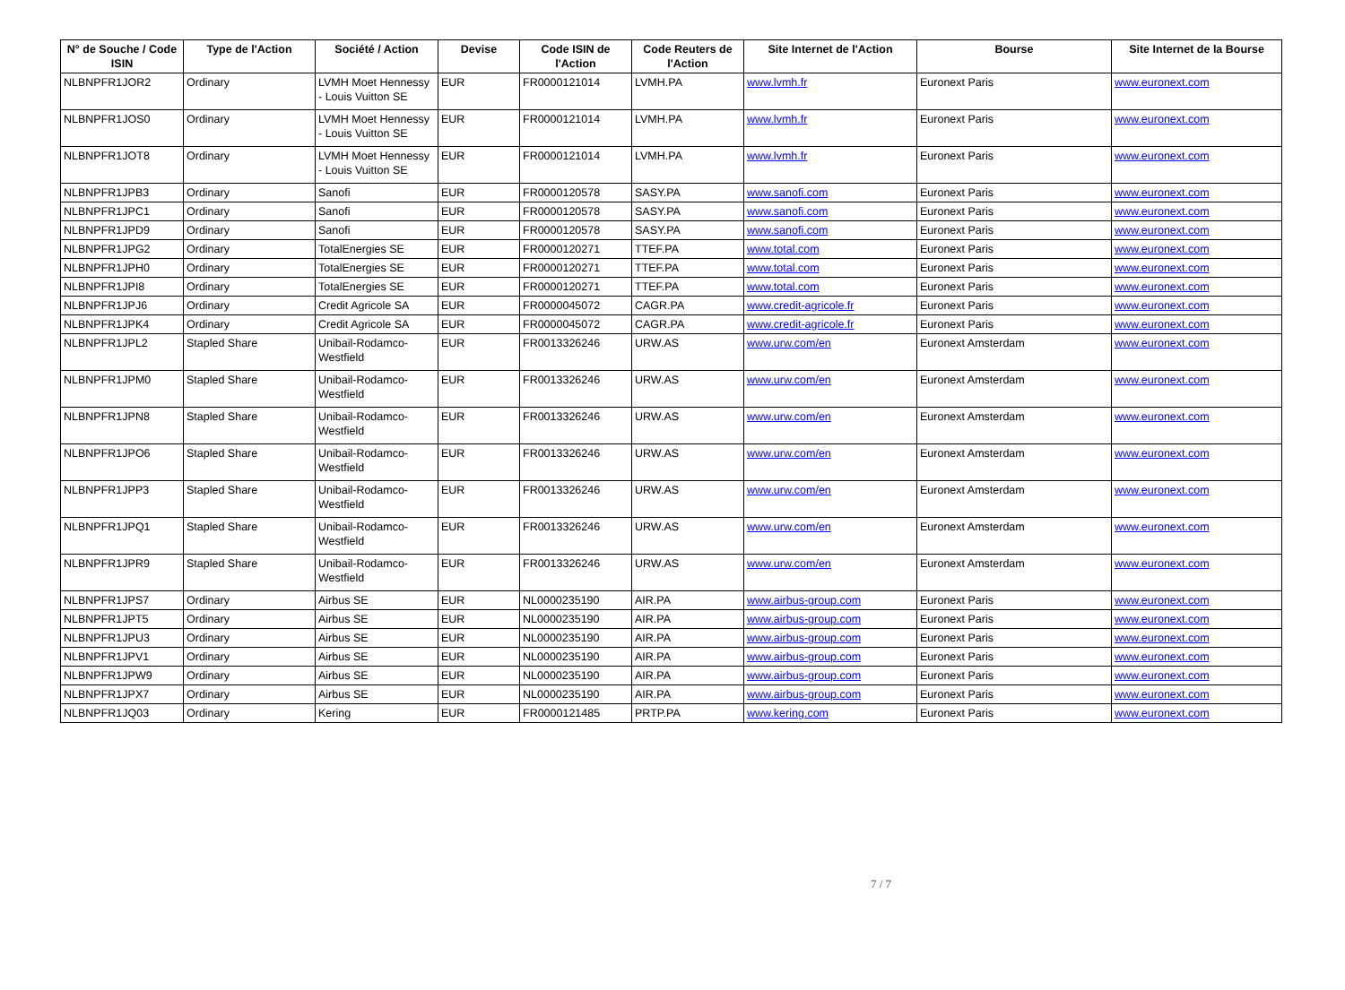| N° de Souche / Code ISIN | Type de l'Action | Société / Action | Devise | Code ISIN de l'Action | Code Reuters de l'Action | Site Internet de l'Action | Bourse | Site Internet de la Bourse |
| --- | --- | --- | --- | --- | --- | --- | --- | --- |
| NLBNPFR1JOR2 | Ordinary | LVMH Moet Hennessy - Louis Vuitton SE | EUR | FR0000121014 | LVMH.PA | www.lvmh.fr | Euronext Paris | www.euronext.com |
| NLBNPFR1JOS0 | Ordinary | LVMH Moet Hennessy - Louis Vuitton SE | EUR | FR0000121014 | LVMH.PA | www.lvmh.fr | Euronext Paris | www.euronext.com |
| NLBNPFR1JOT8 | Ordinary | LVMH Moet Hennessy - Louis Vuitton SE | EUR | FR0000121014 | LVMH.PA | www.lvmh.fr | Euronext Paris | www.euronext.com |
| NLBNPFR1JPB3 | Ordinary | Sanofi | EUR | FR0000120578 | SASY.PA | www.sanofi.com | Euronext Paris | www.euronext.com |
| NLBNPFR1JPC1 | Ordinary | Sanofi | EUR | FR0000120578 | SASY.PA | www.sanofi.com | Euronext Paris | www.euronext.com |
| NLBNPFR1JPD9 | Ordinary | Sanofi | EUR | FR0000120578 | SASY.PA | www.sanofi.com | Euronext Paris | www.euronext.com |
| NLBNPFR1JPG2 | Ordinary | TotalEnergies SE | EUR | FR0000120271 | TTEF.PA | www.total.com | Euronext Paris | www.euronext.com |
| NLBNPFR1JPH0 | Ordinary | TotalEnergies SE | EUR | FR0000120271 | TTEF.PA | www.total.com | Euronext Paris | www.euronext.com |
| NLBNPFR1JPI8 | Ordinary | TotalEnergies SE | EUR | FR0000120271 | TTEF.PA | www.total.com | Euronext Paris | www.euronext.com |
| NLBNPFR1JPJ6 | Ordinary | Credit Agricole SA | EUR | FR0000045072 | CAGR.PA | www.credit-agricole.fr | Euronext Paris | www.euronext.com |
| NLBNPFR1JPK4 | Ordinary | Credit Agricole SA | EUR | FR0000045072 | CAGR.PA | www.credit-agricole.fr | Euronext Paris | www.euronext.com |
| NLBNPFR1JPL2 | Stapled Share | Unibail-Rodamco-Westfield | EUR | FR0013326246 | URW.AS | www.urw.com/en | Euronext Amsterdam | www.euronext.com |
| NLBNPFR1JPM0 | Stapled Share | Unibail-Rodamco-Westfield | EUR | FR0013326246 | URW.AS | www.urw.com/en | Euronext Amsterdam | www.euronext.com |
| NLBNPFR1JPN8 | Stapled Share | Unibail-Rodamco-Westfield | EUR | FR0013326246 | URW.AS | www.urw.com/en | Euronext Amsterdam | www.euronext.com |
| NLBNPFR1JPO6 | Stapled Share | Unibail-Rodamco-Westfield | EUR | FR0013326246 | URW.AS | www.urw.com/en | Euronext Amsterdam | www.euronext.com |
| NLBNPFR1JPP3 | Stapled Share | Unibail-Rodamco-Westfield | EUR | FR0013326246 | URW.AS | www.urw.com/en | Euronext Amsterdam | www.euronext.com |
| NLBNPFR1JPQ1 | Stapled Share | Unibail-Rodamco-Westfield | EUR | FR0013326246 | URW.AS | www.urw.com/en | Euronext Amsterdam | www.euronext.com |
| NLBNPFR1JPR9 | Stapled Share | Unibail-Rodamco-Westfield | EUR | FR0013326246 | URW.AS | www.urw.com/en | Euronext Amsterdam | www.euronext.com |
| NLBNPFR1JPS7 | Ordinary | Airbus SE | EUR | NL0000235190 | AIR.PA | www.airbus-group.com | Euronext Paris | www.euronext.com |
| NLBNPFR1JPT5 | Ordinary | Airbus SE | EUR | NL0000235190 | AIR.PA | www.airbus-group.com | Euronext Paris | www.euronext.com |
| NLBNPFR1JPU3 | Ordinary | Airbus SE | EUR | NL0000235190 | AIR.PA | www.airbus-group.com | Euronext Paris | www.euronext.com |
| NLBNPFR1JPV1 | Ordinary | Airbus SE | EUR | NL0000235190 | AIR.PA | www.airbus-group.com | Euronext Paris | www.euronext.com |
| NLBNPFR1JPW9 | Ordinary | Airbus SE | EUR | NL0000235190 | AIR.PA | www.airbus-group.com | Euronext Paris | www.euronext.com |
| NLBNPFR1JPX7 | Ordinary | Airbus SE | EUR | NL0000235190 | AIR.PA | www.airbus-group.com | Euronext Paris | www.euronext.com |
| NLBNPFR1JQ03 | Ordinary | Kering | EUR | FR0000121485 | PRTP.PA | www.kering.com | Euronext Paris | www.euronext.com |
7 / 7